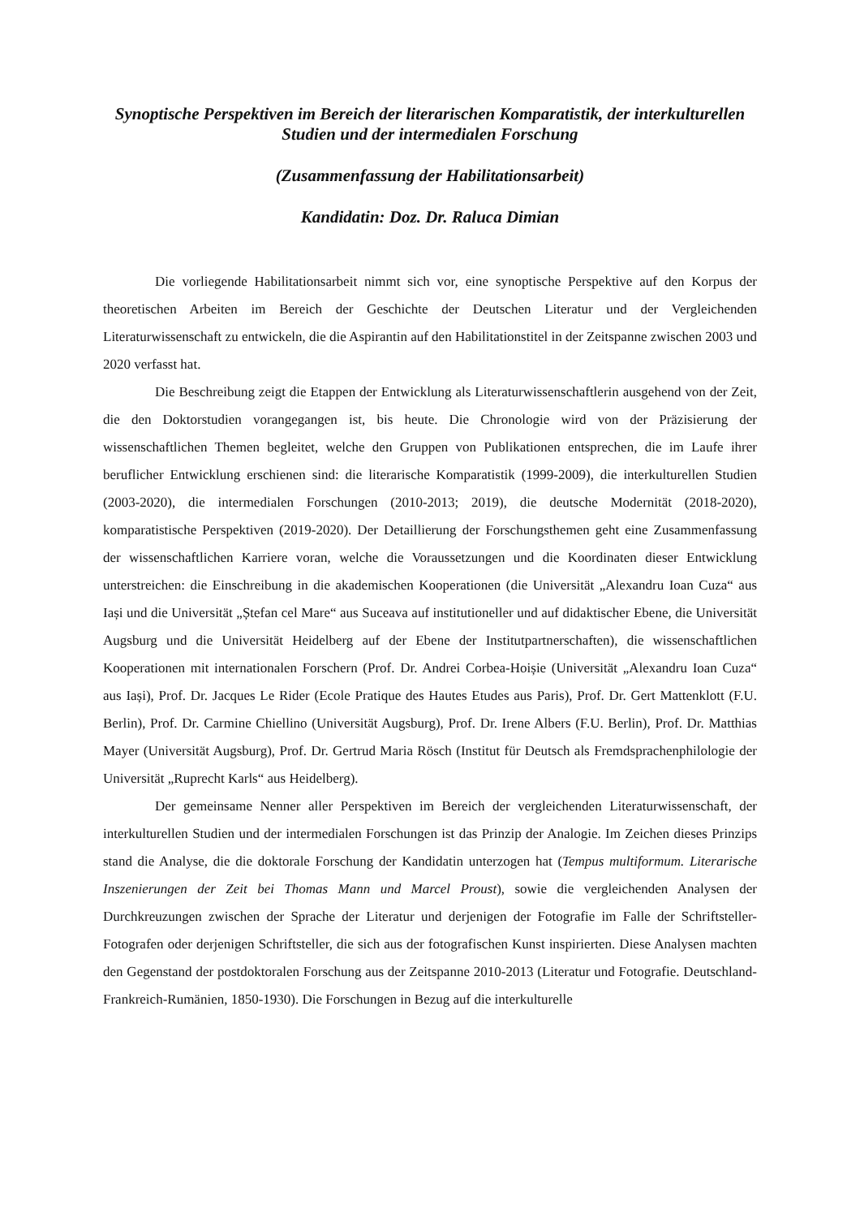Synoptische Perspektiven im Bereich der literarischen Komparatistik, der interkulturellen Studien und der intermedialen Forschung
(Zusammenfassung der Habilitationsarbeit)
Kandidatin: Doz. Dr. Raluca Dimian
Die vorliegende Habilitationsarbeit nimmt sich vor, eine synoptische Perspektive auf den Korpus der theoretischen Arbeiten im Bereich der Geschichte der Deutschen Literatur und der Vergleichenden Literaturwissenschaft zu entwickeln, die die Aspirantin auf den Habilitationstitel in der Zeitspanne zwischen 2003 und 2020 verfasst hat.
Die Beschreibung zeigt die Etappen der Entwicklung als Literaturwissenschaftlerin ausgehend von der Zeit, die den Doktorstudien vorangegangen ist, bis heute. Die Chronologie wird von der Präzisierung der wissenschaftlichen Themen begleitet, welche den Gruppen von Publikationen entsprechen, die im Laufe ihrer beruflicher Entwicklung erschienen sind: die literarische Komparatistik (1999-2009), die interkulturellen Studien (2003-2020), die intermedialen Forschungen (2010-2013; 2019), die deutsche Modernität (2018-2020), komparatistische Perspektiven (2019-2020). Der Detaillierung der Forschungsthemen geht eine Zusammenfassung der wissenschaftlichen Karriere voran, welche die Voraussetzungen und die Koordinaten dieser Entwicklung unterstreichen: die Einschreibung in die akademischen Kooperationen (die Universität „Alexandru Ioan Cuza“ aus Iași und die Universität „Ștefan cel Mare“ aus Suceava auf institutioneller und auf didaktischer Ebene, die Universität Augsburg und die Universität Heidelberg auf der Ebene der Institutpartnerschaften), die wissenschaftlichen Kooperationen mit internationalen Forschern (Prof. Dr. Andrei Corbea-Hoișie (Universität „Alexandru Ioan Cuza“ aus Iași), Prof. Dr. Jacques Le Rider (Ecole Pratique des Hautes Etudes aus Paris), Prof. Dr. Gert Mattenklott (F.U. Berlin), Prof. Dr. Carmine Chiellino (Universität Augsburg), Prof. Dr. Irene Albers (F.U. Berlin), Prof. Dr. Matthias Mayer (Universität Augsburg), Prof. Dr. Gertrud Maria Rösch (Institut für Deutsch als Fremdsprachenphilologie der Universität „Ruprecht Karls“ aus Heidelberg).
Der gemeinsame Nenner aller Perspektiven im Bereich der vergleichenden Literaturwissenschaft, der interkulturellen Studien und der intermedialen Forschungen ist das Prinzip der Analogie. Im Zeichen dieses Prinzips stand die Analyse, die die doktorale Forschung der Kandidatin unterzogen hat (Tempus multiformum. Literarische Inszenierungen der Zeit bei Thomas Mann und Marcel Proust), sowie die vergleichenden Analysen der Durchkreuzungen zwischen der Sprache der Literatur und derjenigen der Fotografie im Falle der Schriftsteller-Fotografen oder derjenigen Schriftsteller, die sich aus der fotografischen Kunst inspirierten. Diese Analysen machten den Gegenstand der postdoktoralen Forschung aus der Zeitspanne 2010-2013 (Literatur und Fotografie. Deutschland-Frankreich-Rumänien, 1850-1930). Die Forschungen in Bezug auf die interkulturelle